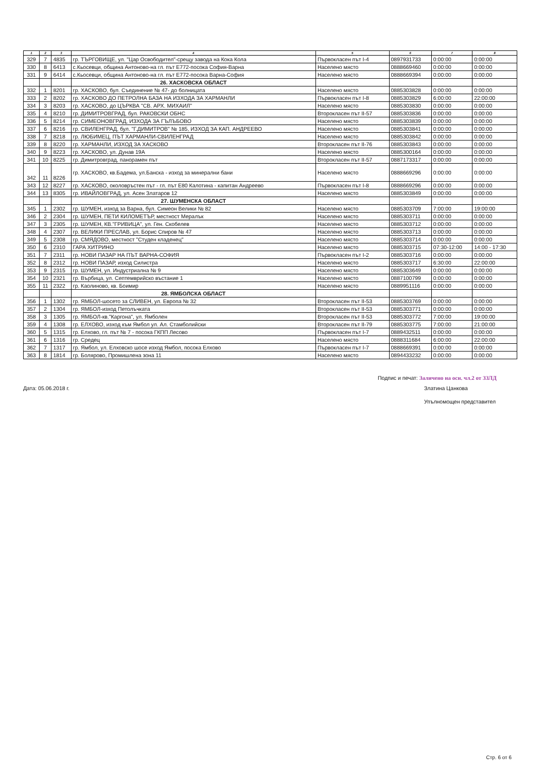| 1 | 2 | 3 | 4 | 5 | 6 | 7 | 8 |
| --- | --- | --- | --- | --- | --- | --- | --- |
| 329 | 7 | 4835 | гр. ТЪРГОВИЩЕ, ул. "Цар Освободител"-срещу завода на Кока Кола | Първокласен път I-4 | 0897931733 | 0:00:00 | 0:00:00 |
| 330 | 8 | 6413 | с.Кьосевци, община Антоново-на гл. път Е772-посока София-Варна | Населено място | 0888669460 | 0:00:00 | 0:00:00 |
| 331 | 9 | 6414 | с.Кьосевци, община Антоново-на гл. път Е772-посока Варна-София | Населено място | 0888669394 | 0:00:00 | 0:00:00 |
| | | | 26. ХАСКОВСКА ОБЛАСТ | | | | |
| 332 | 1 | 8201 | гр. ХАСКОВО, бул. Съединение № 47- до болницата | Населено място | 0885303828 | 0:00:00 | 0:00:00 |
| 333 | 2 | 8202 | гр. ХАСКОВО ДО ПЕТРОЛНА БАЗА НА ИЗХОДА ЗА ХАРМАНЛИ | Първокласен път I-8 | 0885303829 | 6:00:00 | 22:00:00 |
| 334 | 3 | 8203 | гр. ХАСКОВО, до ЦЪРКВА "СВ. АРХ. МИХАИЛ" | Населено място | 0885303830 | 0:00:00 | 0:00:00 |
| 335 | 4 | 8210 | гр. ДИМИТРОВГРАД, бул. РАКОВСКИ ОБНС | Второкласен път II-57 | 0885303836 | 0:00:00 | 0:00:00 |
| 336 | 5 | 8214 | гр. СИМЕОНОВГРАД, ИЗХОДА ЗА ГЪЛЪБОВО | Населено място | 0885303839 | 0:00:00 | 0:00:00 |
| 337 | 6 | 8216 | гр. СВИЛЕНГРАД, бул. "Г.ДИМИТРОВ" № 185, ИЗХОД ЗА КАП. АНДРЕЕВО | Населено място | 0885303841 | 0:00:00 | 0:00:00 |
| 338 | 7 | 8218 | гр. ЛЮБИМЕЦ, ПЪТ ХАРМАНЛИ-СВИЛЕНГРАД | Населено място | 0885303842 | 0:00:00 | 0:00:00 |
| 339 | 8 | 8220 | гр. ХАРМАНЛИ, ИЗХОД ЗА ХАСКОВО | Второкласен път II-76 | 0885303843 | 0:00:00 | 0:00:00 |
| 340 | 9 | 8223 | гр. ХАСКОВО, ул. Дунав 19А | Населено място | 0885300164 | 0:00:00 | 0:00:00 |
| 341 | 10 | 8225 | гр. Димитровград, панорамен път | Второкласен път II-57 | 0887173317 | 0:00:00 | 0:00:00 |
| 342 | 11 | 8226 | гр. ХАСКОВО, кв.Бадема, ул.Банска - изход за минерални бани | Населено място | 0888669296 | 0:00:00 | 0:00:00 |
| 343 | 12 | 8227 | гр. ХАСКОВО, околовръстен път - гл. път Е80 Калотина - капитан Андреево | Първокласен път I-8 | 0888669296 | 0:00:00 | 0:00:00 |
| 344 | 13 | 8305 | гр. ИВАЙЛОВГРАД, ул. Асен Златаров 12 | Населено място | 0885303849 | 0:00:00 | 0:00:00 |
| | | | 27. ШУМЕНСКА ОБЛАСТ | | | | |
| 345 | 1 | 2302 | гр. ШУМЕН, изход за Варна, бул. Симеон Велики № 82 | Населено място | 0885303709 | 7:00:00 | 19:00:00 |
| 346 | 2 | 2304 | гр. ШУМЕН, ПЕТИ КИЛОМЕТЪР, местност Мералък | Населено място | 0885303711 | 0:00:00 | 0:00:00 |
| 347 | 3 | 2305 | гр. ШУМЕН, КВ."ГРИВИЦА", ул. Ген. Скобелев | Населено място | 0885303712 | 0:00:00 | 0:00:00 |
| 348 | 4 | 2307 | гр. ВЕЛИКИ ПРЕСЛАВ, ул. Борис Спиров № 47 | Населено място | 0885303713 | 0:00:00 | 0:00:00 |
| 349 | 5 | 2308 | гр. СМЯДОВО, местност "Студен кладенец" | Населено място | 0885303714 | 0:00:00 | 0:00:00 |
| 350 | 6 | 2310 | ГАРА ХИТРИНО | Населено място | 0885303715 | 07:30-12:00 | 14:00 - 17:30 |
| 351 | 7 | 2311 | гр. НОВИ ПАЗАР НА ПЪТ ВАРНА-СОФИЯ | Първокласен път I-2 | 0885303716 | 0:00:00 | 0:00:00 |
| 352 | 8 | 2312 | гр. НОВИ ПАЗАР, изход Силистра | Населено място | 0885303717 | 6:30:00 | 22:00:00 |
| 353 | 9 | 2315 | гр. ШУМЕН, ул. Индустриална № 9 | Населено място | 0885303649 | 0:00:00 | 0:00:00 |
| 354 | 10 | 2321 | гр. Върбица, ул. Септемврийско въстание 1 | Населено място | 0887100799 | 0:00:00 | 0:00:00 |
| 355 | 11 | 2322 | гр. Каолиново, кв. Боимир | Населено място | 0889951116 | 0:00:00 | 0:00:00 |
| | | | 28. ЯМБОЛСКА ОБЛАСТ | | | | |
| 356 | 1 | 1302 | гр. ЯМБОЛ-шосето за СЛИВЕН, ул. Европа № 32 | Второкласен път II-53 | 0885303769 | 0:00:00 | 0:00:00 |
| 357 | 2 | 1304 | гр. ЯМБОЛ-изход Петолъчката | Второкласен път II-53 | 0885303771 | 0:00:00 | 0:00:00 |
| 358 | 3 | 1305 | гр. ЯМБОЛ-кв."Каргона", ул. Ямболен | Второкласен път II-53 | 0885303772 | 7:00:00 | 19:00:00 |
| 359 | 4 | 1308 | гр. ЕЛХОВО, изход към Ямбол ул. Ал. Стамболийски | Второкласен път II-79 | 0885303775 | 7:00:00 | 21:00:00 |
| 360 | 5 | 1315 | гр. Елхово, гл. път № 7 - посока ГКПП Лесово | Първокласен път I-7 | 0889432511 | 0:00:00 | 0:00:00 |
| 361 | 6 | 1316 | гр. Средец | Населено място | 0888311684 | 6:00:00 | 22:00:00 |
| 362 | 7 | 1317 | гр. Ямбол, ул. Елховско шосе изход Ямбол, посока Елхово | Първокласен път I-7 | 0888669391 | 0:00:00 | 0:00:00 |
| 363 | 8 | 1814 | гр. Болярово, Промишлена зона 11 | Населено място | 0894433232 | 0:00:00 | 0:00:00 |
Дата: 05.06.2018 г.
Подпис и печат: Заличено на осн. чл.2 от ЗЗЛД
Златина Цанкова
Упълномощен представител
Стр. 6 от 6